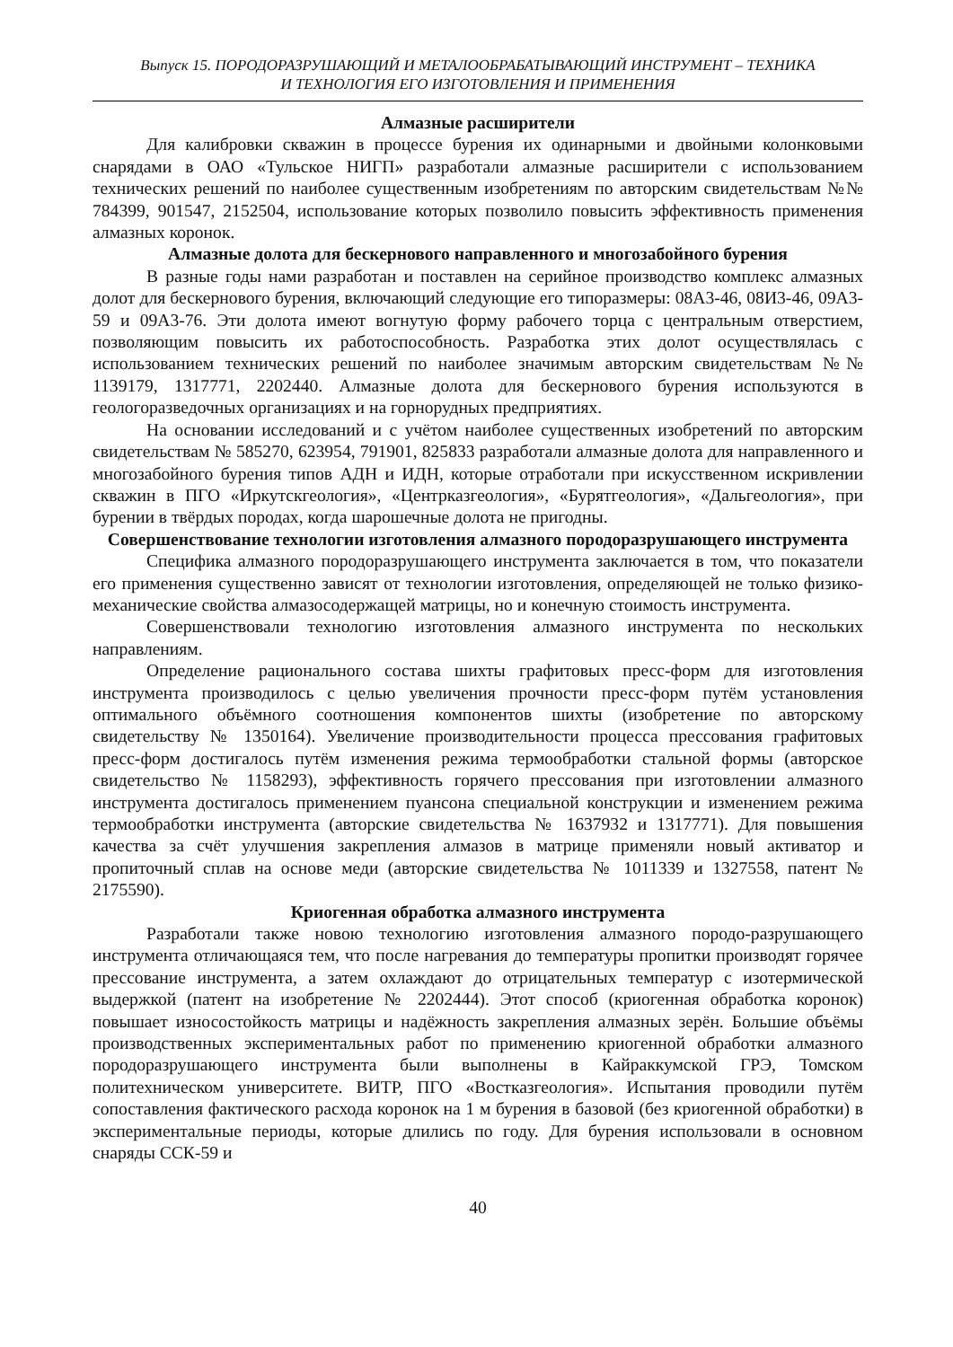Выпуск 15. ПОРОДОРАЗРУШАЮЩИЙ И МЕТАЛООБРАБАТЫВАЮЩИЙ ИНСТРУМЕНТ – ТЕХНИКА
И ТЕХНОЛОГИЯ ЕГО ИЗГОТОВЛЕНИЯ И ПРИМЕНЕНИЯ
Алмазные расширители
Для калибровки скважин в процессе бурения их одинарными и двойными колонковыми снарядами в ОАО «Тульское НИГП» разработали алмазные расширители с использованием технических решений по наиболее существенным изобретениям по авторским свидетельствам №№ 784399, 901547, 2152504, использование которых позволило повысить эффективность применения алмазных коронок.
Алмазные долота для бескернового направленного и многозабойного бурения
В разные годы нами разработан и поставлен на серийное производство комплекс алмазных долот для бескернового бурения, включающий следующие его типоразмеры: 08А3-46, 08И3-46, 09А3-59 и 09А3-76. Эти долота имеют вогнутую форму рабочего торца с центральным отверстием, позволяющим повысить их работоспособность. Разработка этих долот осуществлялась с использованием технических решений по наиболее значимым авторским свидетельствам №№ 1139179, 1317771, 2202440. Алмазные долота для бескернового бурения используются в геологоразведочных организациях и на горнорудных предприятиях.
На основании исследований и с учётом наиболее существенных изобретений по авторским свидетельствам № 585270, 623954, 791901, 825833 разработали алмазные долота для направленного и многозабойного бурения типов АДН и ИДН, которые отработали при искусственном искривлении скважин в ПГО «Иркутскгеология», «Центрказгеология», «Бурятгеология», «Дальгеология», при бурении в твёрдых породах, когда шарошечные долота не пригодны.
Совершенствование технологии изготовления алмазного породоразрушающего инструмента
Специфика алмазного породоразрушающего инструмента заключается в том, что показатели его применения существенно зависят от технологии изготовления, определяющей не только физико-механические свойства алмазосодержащей матрицы, но и конечную стоимость инструмента.
Совершенствовали технологию изготовления алмазного инструмента по нескольких направлениям.
Определение рационального состава шихты графитовых пресс-форм для изготовления инструмента производилось с целью увеличения прочности пресс-форм путём установления оптимального объёмного соотношения компонентов шихты (изобретение по авторскому свидетельству № 1350164). Увеличение производительности процесса прессования графитовых пресс-форм достигалось путём изменения режима термообработки стальной формы (авторское свидетельство № 1158293), эффективность горячего прессования при изготовлении алмазного инструмента достигалось применением пуансона специальной конструкции и изменением режима термообработки инструмента (авторские свидетельства № 1637932 и 1317771). Для повышения качества за счёт улучшения закрепления алмазов в матрице применяли новый активатор и пропиточный сплав на основе меди (авторские свидетельства № 1011339 и 1327558, патент № 2175590).
Криогенная обработка алмазного инструмента
Разработали также новою технологию изготовления алмазного породо-разрушающего инструмента отличающаяся тем, что после нагревания до температуры пропитки производят горячее прессование инструмента, а затем охлаждают до отрицательных температур с изотермической выдержкой (патент на изобретение № 2202444). Этот способ (криогенная обработка коронок) повышает износостойкость матрицы и надёжность закрепления алмазных зерён. Большие объёмы производственных экспериментальных работ по применению криогенной обработки алмазного породоразрушающего инструмента были выполнены в Кайраккумской ГРЭ, Томском политехническом университете. ВИТР, ПГО «Востказгеология». Испытания проводили путём сопоставления фактического расхода коронок на 1 м бурения в базовой (без криогенной обработки) в экспериментальные периоды, которые длились по году. Для бурения использовали в основном снаряды ССК-59 и
40